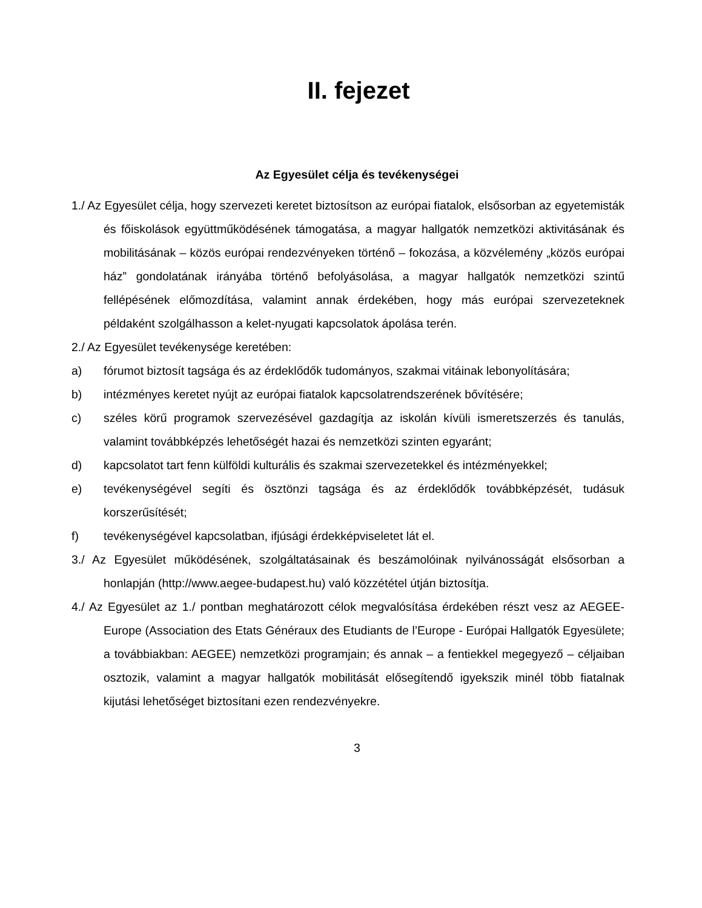II. fejezet
Az Egyesület célja és tevékenységei
1./ Az Egyesület célja, hogy szervezeti keretet biztosítson az európai fiatalok, elsősorban az egyetemisták és főiskolások együttműködésének támogatása, a magyar hallgatók nemzetközi aktivitásának és mobilitásának – közös európai rendezvényeken történő – fokozása, a közvélemény „közös európai ház” gondolatának irányába történő befolyásolása, a magyar hallgatók nemzetközi szintű fellépésének előmozdítása, valamint annak érdekében, hogy más európai szervezeteknek példaként szolgálhasson a kelet-nyugati kapcsolatok ápolása terén.
2./ Az Egyesület tevékenysége keretében:
a) fórumot biztosít tagsága és az érdeklődők tudományos, szakmai vitáinak lebonyolítására;
b) intézményes keretet nyújt az európai fiatalok kapcsolatrendszerének bővítésére;
c) széles körű programok szervezésével gazdagítja az iskolán kívüli ismeretszerzés és tanulás, valamint továbbképzés lehetőségét hazai és nemzetközi szinten egyaránt;
d) kapcsolatot tart fenn külföldi kulturális és szakmai szervezetekkel és intézményekkel;
e) tevékenységével segíti és ösztönzi tagsága és az érdeklődők továbbképzését, tudásuk korszerűsítését;
f) tevékenységével kapcsolatban, ifjúsági érdekképviseletet lát el.
3./ Az Egyesület működésének, szolgáltatásainak és beszámolóinak nyilvánosságát elsősorban a honlapján (http://www.aegee-budapest.hu) való közzététel útján biztosítja.
4./ Az Egyesület az 1./ pontban meghatározott célok megvalósítása érdekében részt vesz az AEGEE-Europe (Association des Etats Généraux des Etudiants de l’Europe - Európai Hallgatók Egyesülete; a továbbiakban: AEGEE) nemzetközi programjain; és annak – a fentiekkel megegyező – céljaiban osztozik, valamint a magyar hallgatók mobilitását elősegítendő igyekszik minél több fiatalnak kijutási lehetőséget biztosítani ezen rendezvényekre.
3